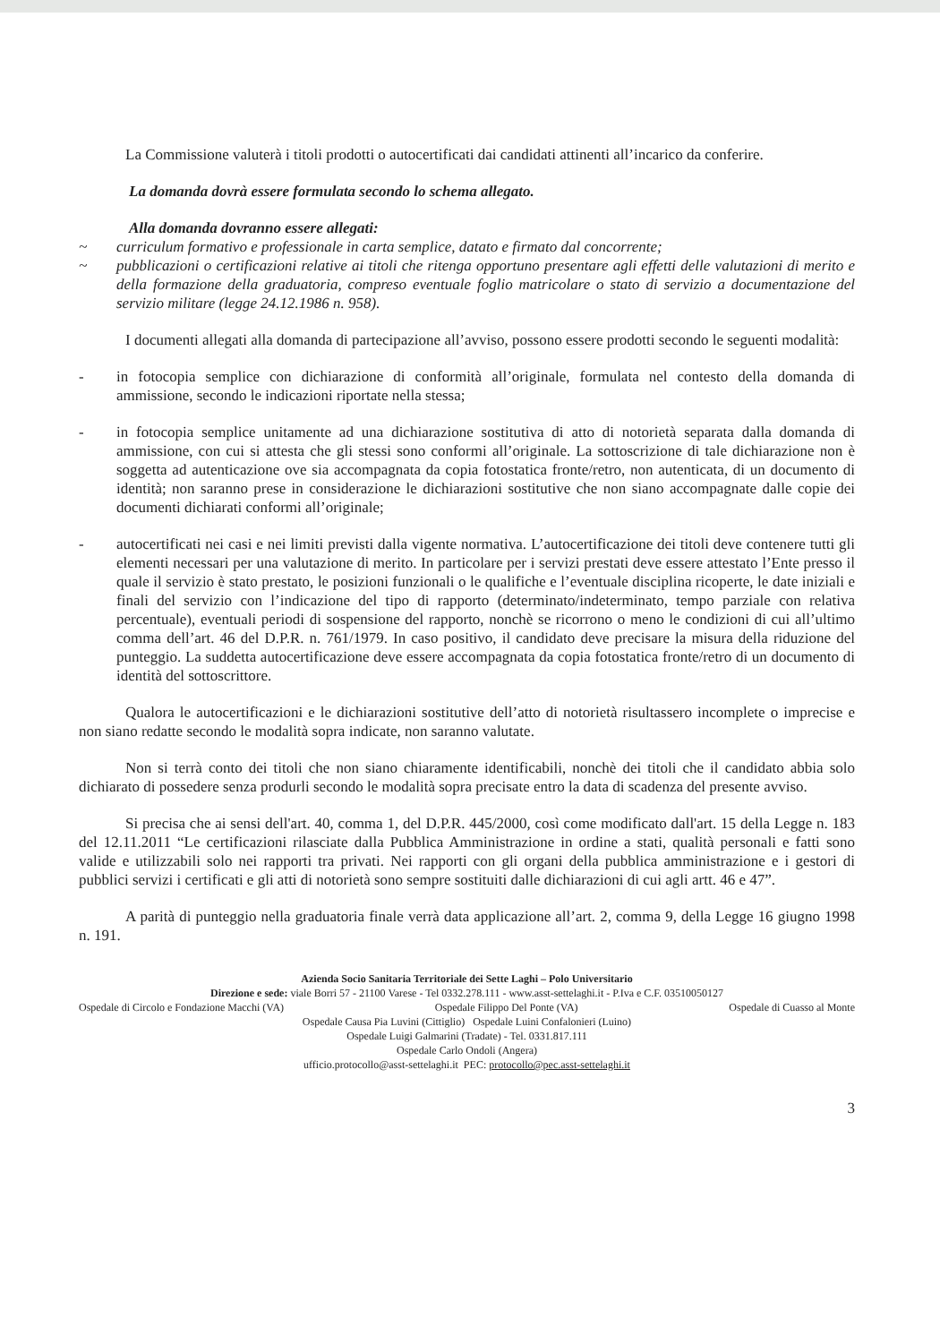La Commissione valuterà i titoli prodotti o autocertificati dai candidati attinenti all’incarico da conferire.
La domanda dovrà essere formulata secondo lo schema allegato.
Alla domanda dovranno essere allegati:
~ curriculum formativo e professionale in carta semplice, datato e firmato dal concorrente;
~ pubblicazioni o certificazioni relative ai titoli che ritenga opportuno presentare agli effetti delle valutazioni di merito e della formazione della graduatoria, compreso eventuale foglio matricolare o stato di servizio a documentazione del servizio militare (legge 24.12.1986 n. 958).
I documenti allegati alla domanda di partecipazione all’avviso, possono essere prodotti secondo le seguenti modalità:
- in fotocopia semplice con dichiarazione di conformità all’originale, formulata nel contesto della domanda di ammissione, secondo le indicazioni riportate nella stessa;
- in fotocopia semplice unitamente ad una dichiarazione sostitutiva di atto di notorietà separata dalla domanda di ammissione, con cui si attesta che gli stessi sono conformi all’originale. La sottoscrizione di tale dichiarazione non è soggetta ad autenticazione ove sia accompagnata da copia fotostatica fronte/retro, non autenticata, di un documento di identità; non saranno prese in considerazione le dichiarazioni sostitutive che non siano accompagnate dalle copie dei documenti dichiarati conformi all’originale;
- autocertificati nei casi e nei limiti previsti dalla vigente normativa. L’autocertificazione dei titoli deve contenere tutti gli elementi necessari per una valutazione di merito. In particolare per i servizi prestati deve essere attestato l’Ente presso il quale il servizio è stato prestato, le posizioni funzionali o le qualifiche e l’eventuale disciplina ricoperte, le date iniziali e finali del servizio con l’indicazione del tipo di rapporto (determinato/indeterminato, tempo parziale con relativa percentuale), eventuali periodi di sospensione del rapporto, nonchè se ricorrono o meno le condizioni di cui all’ultimo comma dell’art. 46 del D.P.R. n. 761/1979. In caso positivo, il candidato deve precisare la misura della riduzione del punteggio. La suddetta autocertificazione deve essere accompagnata da copia fotostatica fronte/retro di un documento di identità del sottoscrittore.
Qualora le autocertificazioni e le dichiarazioni sostitutive dell’atto di notorietà risultassero incomplete o imprecise e non siano redatte secondo le modalità sopra indicate, non saranno valutate.
Non si terrà conto dei titoli che non siano chiaramente identificabili, nonchè dei titoli che il candidato abbia solo dichiarato di possedere senza produrli secondo le modalità sopra precisate entro la data di scadenza del presente avviso.
Si precisa che ai sensi dell'art. 40, comma 1, del D.P.R. 445/2000, così come modificato dall'art. 15 della Legge n. 183 del 12.11.2011 “Le certificazioni rilasciate dalla Pubblica Amministrazione in ordine a stati, qualità personali e fatti sono valide e utilizzabili solo nei rapporti tra privati. Nei rapporti con gli organi della pubblica amministrazione e i gestori di pubblici servizi i certificati e gli atti di notorietà sono sempre sostituiti dalle dichiarazioni di cui agli artt. 46 e 47”.
A parità di punteggio nella graduatoria finale verrà data applicazione all’art. 2, comma 9, della Legge 16 giugno 1998 n. 191.
Azienda Socio Sanitaria Territoriale dei Sette Laghi – Polo Universitario
Direzione e sede: viale Borri 57 - 21100 Varese - Tel 0332.278.111 - www.asst-settelaghi.it - P.Iva e C.F. 03510050127
Ospedale di Circolo e Fondazione Macchi (VA) Ospedale Filippo Del Ponte (VA) Ospedale di Cuasso al Monte
Ospedale Causa Pia Luvini (Cittiglio) Ospedale Luini Confalonieri (Luino)
Ospedale Luigi Galmarini (Tradate) - Tel. 0331.817.111
Ospedale Carlo Ondoli (Angera)
ufficio.protocollo@asst-settelaghi.it PEC: protocollo@pec.asst-settelaghi.it
3